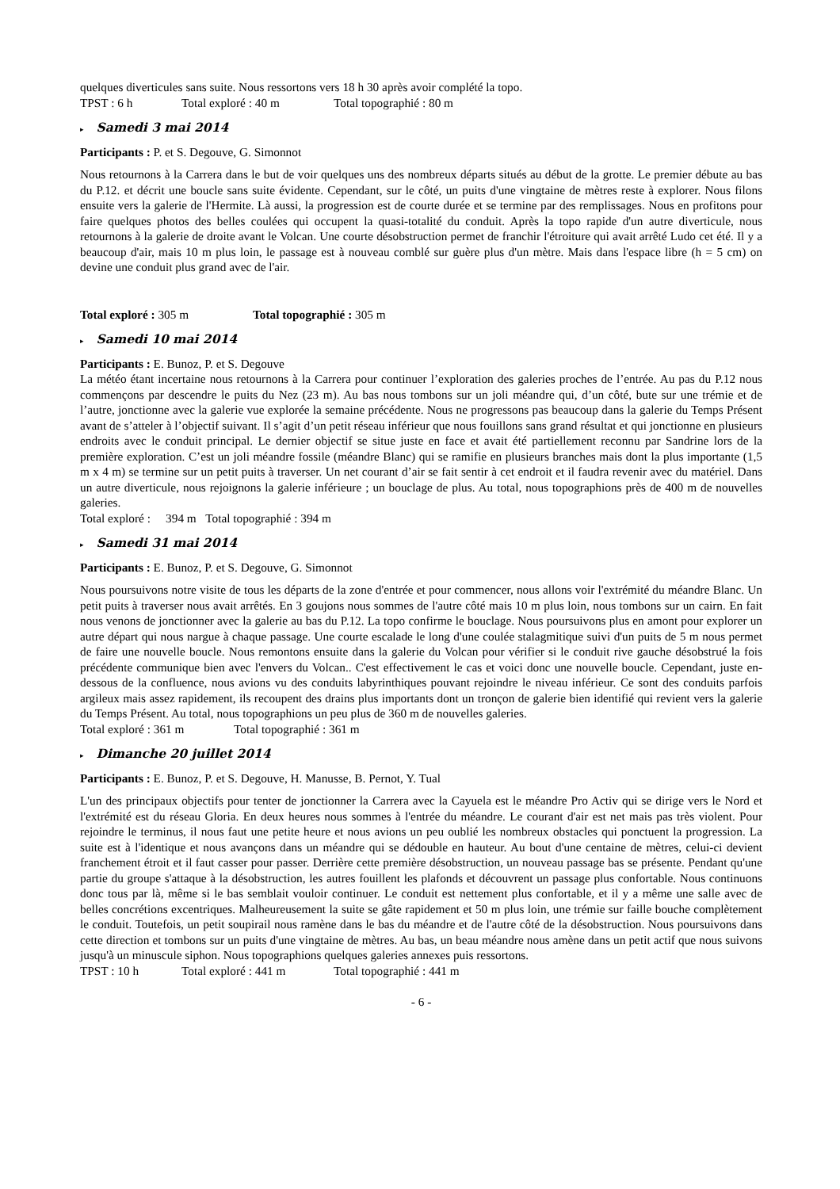quelques diverticules sans suite. Nous ressortons vers 18 h 30 après avoir complété la topo.
TPST : 6 h Total exploré : 40 m Total topographié : 80 m
▸ Samedi 3 mai 2014
Participants : P. et S. Degouve, G. Simonnot
Nous retournons à la Carrera dans le but de voir quelques uns des nombreux départs situés au début de la grotte. Le premier débute au bas du P.12. et décrit une boucle sans suite évidente. Cependant, sur le côté, un puits d'une vingtaine de mètres reste à explorer. Nous filons ensuite vers la galerie de l'Hermite. Là aussi, la progression est de courte durée et se termine par des remplissages. Nous en profitons pour faire quelques photos des belles coulées qui occupent la quasi-totalité du conduit. Après la topo rapide d'un autre diverticule, nous retournons à la galerie de droite avant le Volcan. Une courte désobstruction permet de franchir l'étroiture qui avait arrêté Ludo cet été. Il y a beaucoup d'air, mais 10 m plus loin, le passage est à nouveau comblé sur guère plus d'un mètre. Mais dans l'espace libre (h = 5 cm) on devine une conduit plus grand avec de l'air.
Total exploré : 305 m Total topographié : 305 m
▸ Samedi 10 mai 2014
Participants : E. Bunoz, P. et S. Degouve
La météo étant incertaine nous retournons à la Carrera pour continuer l’exploration des galeries proches de l’entrée. Au pas du P.12 nous commençons par descendre le puits du Nez (23 m). Au bas nous tombons sur un joli méandre qui, d’un côté, bute sur une trémie et de l’autre, jonctionne avec la galerie vue explorée la semaine précédente. Nous ne progressons pas beaucoup dans la galerie du Temps Présent avant de s’atteler à l’objectif suivant. Il s’agit d’un petit réseau inférieur que nous fouillons sans grand résultat et qui jonctionne en plusieurs endroits avec le conduit principal. Le dernier objectif se situe juste en face et avait été partiellement reconnu par Sandrine lors de la première exploration. C’est un joli méandre fossile (méandre Blanc) qui se ramifie en plusieurs branches mais dont la plus importante (1,5 m x 4 m) se termine sur un petit puits à traverser. Un net courant d’air se fait sentir à cet endroit et il faudra revenir avec du matériel. Dans un autre diverticule, nous rejoignons la galerie inférieure ; un bouclage de plus. Au total, nous topographions près de 400 m de nouvelles galeries.
Total exploré : 394 m Total topographié : 394 m
▸ Samedi 31 mai 2014
Participants : E. Bunoz, P. et S. Degouve, G. Simonnot
Nous poursuivons notre visite de tous les départs de la zone d'entrée et pour commencer, nous allons voir l'extrémité du méandre Blanc. Un petit puits à traverser nous avait arrêtés. En 3 goujons nous sommes de l'autre côté mais 10 m plus loin, nous tombons sur un cairn. En fait nous venons de jonctionner avec la galerie au bas du P.12. La topo confirme le bouclage. Nous poursuivons plus en amont pour explorer un autre départ qui nous nargue à chaque passage. Une courte escalade le long d'une coulée stalagmitique suivi d'un puits de 5 m nous permet de faire une nouvelle boucle. Nous remontons ensuite dans la galerie du Volcan pour vérifier si le conduit rive gauche désobstrué la fois précédente communique bien avec l'envers du Volcan.. C'est effectivement le cas et voici donc une nouvelle boucle. Cependant, juste en-dessous de la confluence, nous avions vu des conduits labyrinthiques pouvant rejoindre le niveau inférieur. Ce sont des conduits parfois argileux mais assez rapidement, ils recoupent des drains plus importants dont un tronçon de galerie bien identifié qui revient vers la galerie du Temps Présent. Au total, nous topographions un peu plus de 360 m de nouvelles galeries.
Total exploré : 361 m Total topographié : 361 m
▸ Dimanche 20 juillet 2014
Participants : E. Bunoz, P. et S. Degouve, H. Manusse, B. Pernot, Y. Tual
L'un des principaux objectifs pour tenter de jonctionner la Carrera avec la Cayuela est le méandre Pro Activ qui se dirige vers le Nord et l'extrémité est du réseau Gloria. En deux heures nous sommes à l'entrée du méandre. Le courant d'air est net mais pas très violent. Pour rejoindre le terminus, il nous faut une petite heure et nous avions un peu oublié les nombreux obstacles qui ponctuent la progression. La suite est à l'identique et nous avançons dans un méandre qui se dédouble en hauteur. Au bout d'une centaine de mètres, celui-ci devient franchement étroit et il faut casser pour passer. Derrière cette première désobstruction, un nouveau passage bas se présente. Pendant qu'une partie du groupe s'attaque à la désobstruction, les autres fouillent les plafonds et découvrent un passage plus confortable. Nous continuons donc tous par là, même si le bas semblait vouloir continuer. Le conduit est nettement plus confortable, et il y a même une salle avec de belles concrétions excentriques. Malheureusement la suite se gâte rapidement et 50 m plus loin, une trémie sur faille bouche complètement le conduit. Toutefois, un petit soupirail nous ramène dans le bas du méandre et de l'autre côté de la désobstruction. Nous poursuivons dans cette direction et tombons sur un puits d'une vingtaine de mètres. Au bas, un beau méandre nous amène dans un petit actif que nous suivons jusqu'à un minuscule siphon. Nous topographions quelques galeries annexes puis ressortons.
TPST : 10 h Total exploré : 441 m Total topographié : 441 m
- 6 -